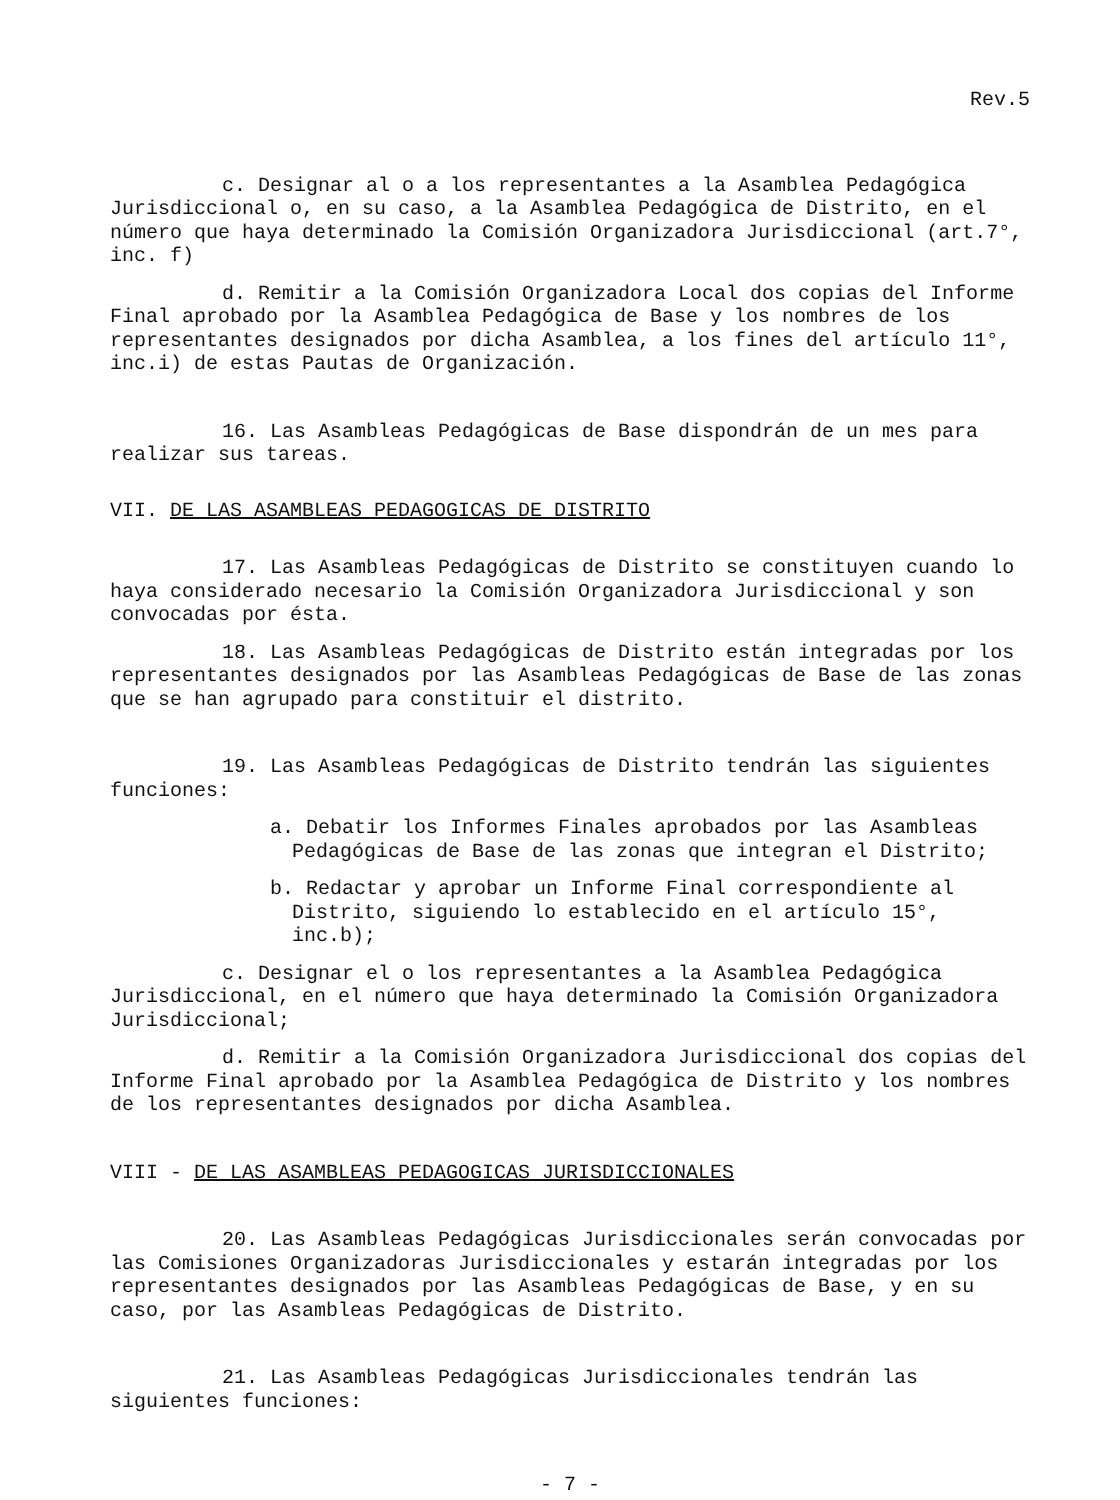Rev.5
c. Designar al o a los representantes a la Asamblea Pedagógica Jurisdiccional o, en su caso, a la Asamblea Pedagógica de Distrito, en el número que haya determinado la Comisión Organizadora Jurisdiccional (art.7°, inc. f)
d. Remitir a la Comisión Organizadora Local dos copias del Informe Final aprobado por la Asamblea Pedagógica de Base y los nombres de los representantes designados por dicha Asamblea, a los fines del artículo 11°, inc.i) de estas Pautas de Organización.
16. Las Asambleas Pedagógicas de Base dispondrán de un mes para realizar sus tareas.
VII. DE LAS ASAMBLEAS PEDAGOGICAS DE DISTRITO
17. Las Asambleas Pedagógicas de Distrito se constituyen cuando lo haya considerado necesario la Comisión Organizadora Jurisdiccional y son convocadas por ésta.
18. Las Asambleas Pedagógicas de Distrito están integradas por los representantes designados por las Asambleas Pedagógicas de Base de las zonas que se han agrupado para constituir el distrito.
19. Las Asambleas Pedagógicas de Distrito tendrán las siguientes funciones:
a. Debatir los Informes Finales aprobados por las Asambleas Pedagógicas de Base de las zonas que integran el Distrito;
b. Redactar y aprobar un Informe Final correspondiente al Distrito, siguiendo lo establecido en el artículo 15°, inc.b);
c. Designar el o los representantes a la Asamblea Pedagógica Jurisdiccional, en el número que haya determinado la Comisión Organizadora Jurisdiccional;
d. Remitir a la Comisión Organizadora Jurisdiccional dos copias del Informe Final aprobado por la Asamblea Pedagógica de Distrito y los nombres de los representantes designados por dicha Asamblea.
VIII - DE LAS ASAMBLEAS PEDAGOGICAS JURISDICCIONALES
20. Las Asambleas Pedagógicas Jurisdiccionales serán convocadas por las Comisiones Organizadoras Jurisdiccionales y estarán integradas por los representantes designados por las Asambleas Pedagógicas de Base, y en su caso, por las Asambleas Pedagógicas de Distrito.
21. Las Asambleas Pedagógicas Jurisdiccionales tendrán las siguientes funciones:
- 7 -